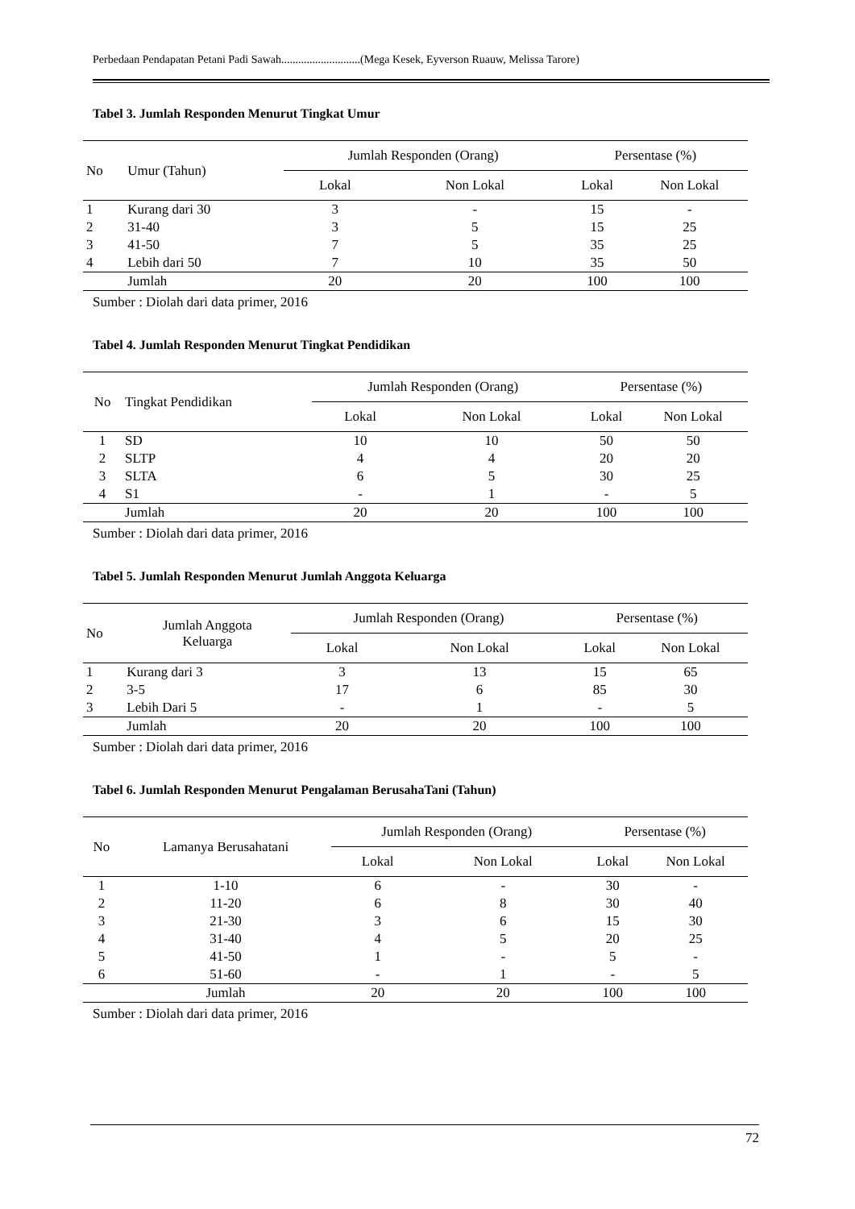Perbedaan Pendapatan Petani Padi Sawah............................(Mega Kesek, Eyverson Ruauw, Melissa Tarore)
Tabel 3. Jumlah Responden Menurut Tingkat Umur
| No | Umur (Tahun) | Jumlah Responden (Orang) | | Persentase (%) | |
| --- | --- | --- | --- | --- | --- |
| | | Lokal | Non Lokal | Lokal | Non Lokal |
| 1 | Kurang dari 30 | 3 | - | 15 | - |
| 2 | 31-40 | 3 | 5 | 15 | 25 |
| 3 | 41-50 | 7 | 5 | 35 | 25 |
| 4 | Lebih dari 50 | 7 | 10 | 35 | 50 |
| | Jumlah | 20 | 20 | 100 | 100 |
Sumber : Diolah dari data primer, 2016
Tabel 4. Jumlah Responden Menurut Tingkat Pendidikan
| No | Tingkat Pendidikan | Jumlah Responden (Orang) | | Persentase (%) | |
| --- | --- | --- | --- | --- | --- |
| | | Lokal | Non Lokal | Lokal | Non Lokal |
| 1 | SD | 10 | 10 | 50 | 50 |
| 2 | SLTP | 4 | 4 | 20 | 20 |
| 3 | SLTA | 6 | 5 | 30 | 25 |
| 4 | S1 | - | 1 | - | 5 |
| | Jumlah | 20 | 20 | 100 | 100 |
Sumber : Diolah dari data primer, 2016
Tabel 5. Jumlah Responden Menurut Jumlah Anggota Keluarga
| No | Jumlah Anggota Keluarga | Jumlah Responden (Orang) | | Persentase (%) | |
| --- | --- | --- | --- | --- | --- |
| | | Lokal | Non Lokal | Lokal | Non Lokal |
| 1 | Kurang dari 3 | 3 | 13 | 15 | 65 |
| 2 | 3-5 | 17 | 6 | 85 | 30 |
| 3 | Lebih Dari 5 | - | 1 | - | 5 |
| | Jumlah | 20 | 20 | 100 | 100 |
Sumber : Diolah dari data primer, 2016
Tabel 6. Jumlah Responden Menurut Pengalaman BerusahaTani (Tahun)
| No | Lamanya Berusahatani | Jumlah Responden (Orang) | | Persentase (%) | |
| --- | --- | --- | --- | --- | --- |
| | | Lokal | Non Lokal | Lokal | Non Lokal |
| 1 | 1-10 | 6 | - | 30 | - |
| 2 | 11-20 | 6 | 8 | 30 | 40 |
| 3 | 21-30 | 3 | 6 | 15 | 30 |
| 4 | 31-40 | 4 | 5 | 20 | 25 |
| 5 | 41-50 | 1 | - | 5 | - |
| 6 | 51-60 | - | 1 | - | 5 |
| | Jumlah | 20 | 20 | 100 | 100 |
Sumber : Diolah dari data primer, 2016
72